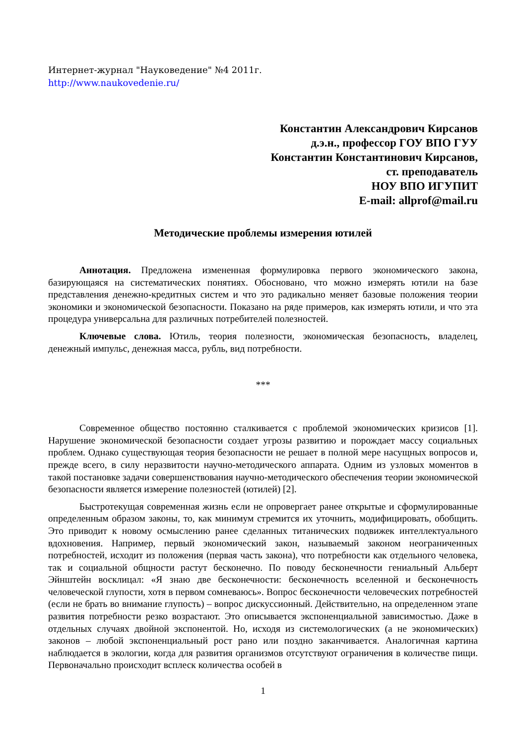Интернет-журнал "Науковедение" №4 2011г.
http://www.naukovedenie.ru/
Константин Александрович Кирсанов
д.э.н., профессор ГОУ ВПО ГУУ
Константин Константинович Кирсанов,
ст. преподаватель
НОУ ВПО ИГУПИТ
E-mail: allprof@mail.ru
Методические проблемы измерения ютилей
Аннотация. Предложена измененная формулировка первого экономического закона, базирующаяся на систематических понятиях. Обосновано, что можно измерять ютили на базе представления денежно-кредитных систем и что это радикально меняет базовые положения теории экономики и экономической безопасности. Показано на ряде примеров, как измерять ютили, и что эта процедура универсальна для различных потребителей полезностей.
Ключевые слова. Ютиль, теория полезности, экономическая безопасность, владелец, денежный импульс, денежная масса, рубль, вид потребности.
***
Современное общество постоянно сталкивается с проблемой экономических кризисов [1]. Нарушение экономической безопасности создает угрозы развитию и порождает массу социальных проблем. Однако существующая теория безопасности не решает в полной мере насущных вопросов и, прежде всего, в силу неразвитости научно-методического аппарата. Одним из узловых моментов в такой постановке задачи совершенствования научно-методического обеспечения теории экономической безопасности является измерение полезностей (ютилей) [2].
Быстротекущая современная жизнь если не опровергает ранее открытые и сформулированные определенным образом законы, то, как минимум стремится их уточнить, модифицировать, обобщить. Это приводит к новому осмыслению ранее сделанных титанических подвижек интеллектуального вдохновения. Например, первый экономический закон, называемый законом неограниченных потребностей, исходит из положения (первая часть закона), что потребности как отдельного человека, так и социальной общности растут бесконечно. По поводу бесконечности гениальный Альберт Эйнштейн восклицал: «Я знаю две бесконечности: бесконечность вселенной и бесконечность человеческой глупости, хотя в первом сомневаюсь». Вопрос бесконечности человеческих потребностей (если не брать во внимание глупость) – вопрос дискуссионный. Действительно, на определенном этапе развития потребности резко возрастают. Это описывается экспоненциальной зависимостью. Даже в отдельных случаях двойной экспонентой. Но, исходя из системологических (а не экономических) законов – любой экспоненциальный рост рано или поздно заканчивается. Аналогичная картина наблюдается в экологии, когда для развития организмов отсутствуют ограничения в количестве пищи. Первоначально происходит всплеск количества особей в
1